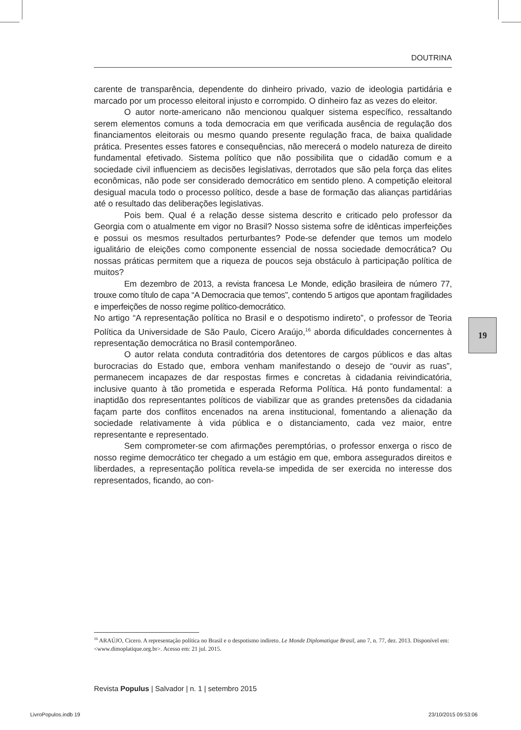DOUTRINA
carente de transparência, dependente do dinheiro privado, vazio de ideologia partidária e marcado por um processo eleitoral injusto e corrompido. O dinheiro faz as vezes do eleitor.
O autor norte-americano não mencionou qualquer sistema específico, ressaltando serem elementos comuns a toda democracia em que verificada ausência de regulação dos financiamentos eleitorais ou mesmo quando presente regulação fraca, de baixa qualidade prática. Presentes esses fatores e consequências, não merecerá o modelo natureza de direito fundamental efetivado. Sistema político que não possibilita que o cidadão comum e a sociedade civil influenciem as decisões legislativas, derrotados que são pela força das elites econômicas, não pode ser considerado democrático em sentido pleno. A competição eleitoral desigual macula todo o processo político, desde a base de formação das alianças partidárias até o resultado das deliberações legislativas.
Pois bem. Qual é a relação desse sistema descrito e criticado pelo professor da Georgia com o atualmente em vigor no Brasil? Nosso sistema sofre de idênticas imperfeições e possui os mesmos resultados perturbantes? Pode-se defender que temos um modelo igualitário de eleições como componente essencial de nossa sociedade democrática? Ou nossas práticas permitem que a riqueza de poucos seja obstáculo à participação política de muitos?
Em dezembro de 2013, a revista francesa Le Monde, edição brasileira de número 77, trouxe como título de capa “A Democracia que temos”, contendo 5 artigos que apontam fragilidades e imperfeições de nosso regime político-democrático.
No artigo “A representação política no Brasil e o despotismo indireto”, o professor de Teoria Política da Universidade de São Paulo, Cicero Araújo,<sup>16</sup> aborda dificuldades concernentes à representação democrática no Brasil contemporâneo.
O autor relata conduta contraditória dos detentores de cargos públicos e das altas burocracias do Estado que, embora venham manifestando o desejo de “ouvir as ruas”, permanecem incapazes de dar respostas firmes e concretas à cidadania reivindicatória, inclusive quanto à tão prometida e esperada Reforma Política. Há ponto fundamental: a inaptidão dos representantes políticos de viabilizar que as grandes pretensões da cidadania façam parte dos conflitos encenados na arena institucional, fomentando a alienação da sociedade relativamente à vida pública e o distanciamento, cada vez maior, entre representante e representado.
Sem comprometer-se com afirmações peremptórias, o professor enxerga o risco de nosso regime democrático ter chegado a um estágio em que, embora assegurados direitos e liberdades, a representação política revela-se impedida de ser exercida no interesse dos representados, ficando, ao con-
19
<sup>16</sup> ARAÚJO, Cicero. A representação política no Brasil e o despotismo indireto. Le Monde Diplomatique Brasil, ano 7, n. 77, dez. 2013. Disponível em: <www.dimoplatique.org.br>. Acesso em: 21 jul. 2015.
Revista Populus | Salvador | n. 1 | setembro 2015
LivroPopulos.indb 19 23/10/2015 09:53:06